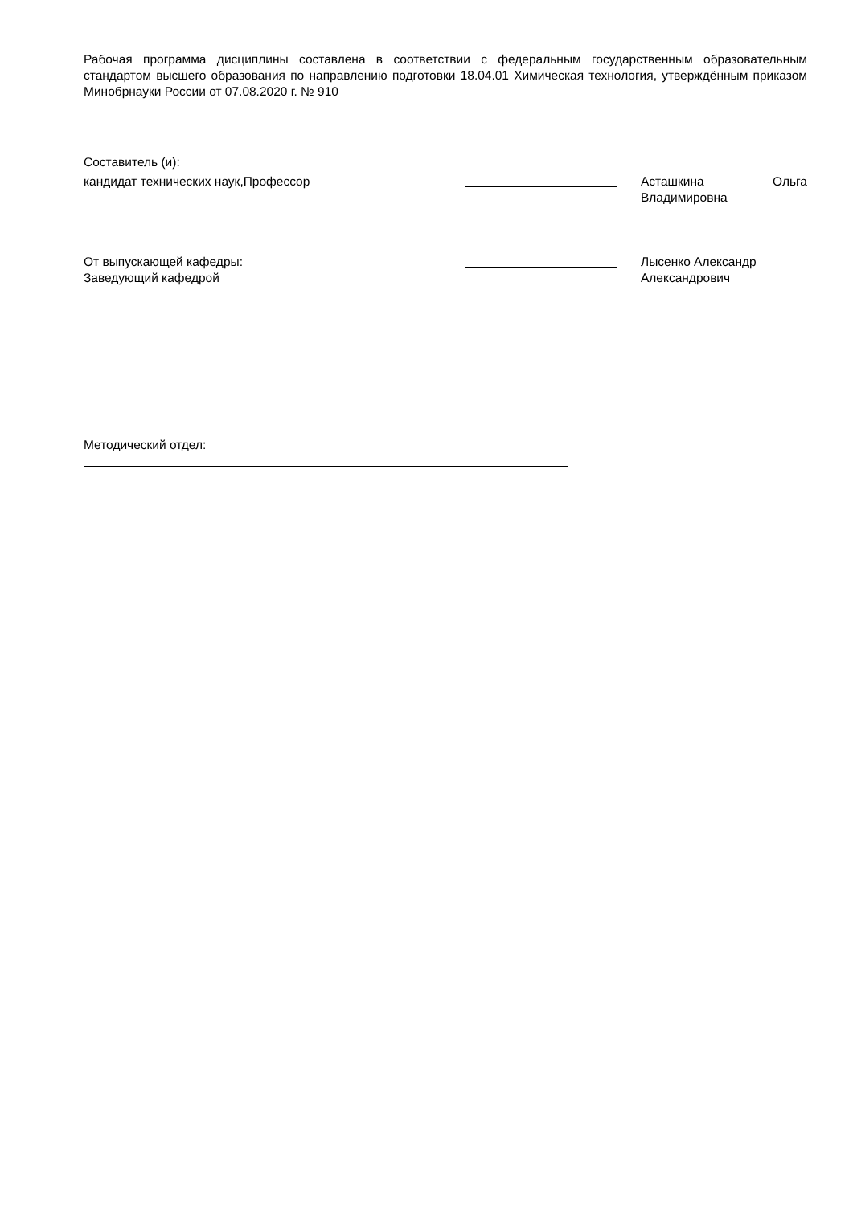Рабочая программа дисциплины составлена в соответствии с федеральным государственным образовательным стандартом высшего образования по направлению подготовки 18.04.01 Химическая технология, утверждённым приказом Минобрнауки России от 07.08.2020 г. № 910
Составитель (и):
кандидат технических наук,Профессор Асташкина Ольга
Владимировна
От выпускающей кафедры:
Заведующий кафедрой
Лысенко Александр
Александрович
Методический отдел: